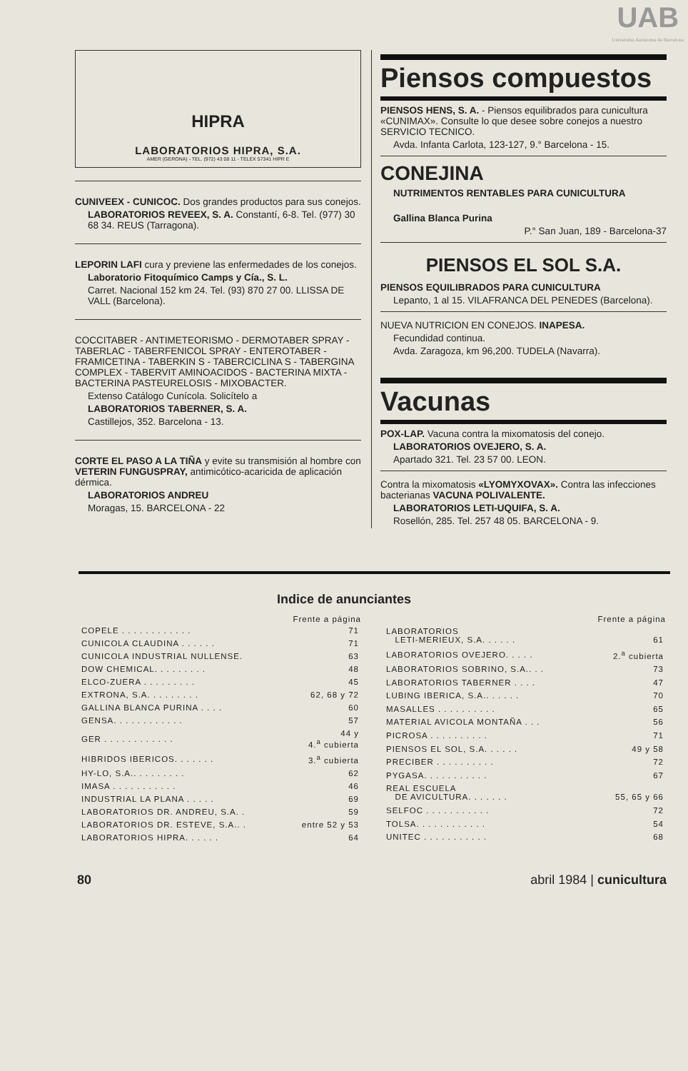UAB
Universitat Autònoma de Barcelona
HIPRA
LABORATORIOS HIPRA, S.A.
AMER (GERONA) - TEL. (972) 43 08 11 - TELEX 57341 HIPR E
CUNIVEEX - CUNICOC. Dos grandes productos para sus conejos.
LABORATORIOS REVEEX, S. A. Constantí, 6-8. Tel. (977) 30 68 34. REUS (Tarragona).
LEPORIN LAFI cura y previene las enfermedades de los conejos.
Laboratorio Fitoquímico Camps y Cía., S. L.
Carret. Nacional 152 km 24. Tel. (93) 870 27 00. LLISSA DE VALL (Barcelona).
COCCITABER - ANTIMETEORISMO - DERMOTABER SPRAY - TABERLAC - TABERFENICOL SPRAY - ENTEROTABER - FRAMICETINA - TABERKIN S - TABERCICLINA S - TABERGINA COMPLEX - TABERVIT AMINOACIDOS - BACTERINA MIXTA - BACTERINA PASTEURELOSIS - MIXOBACTER.
Extenso Catálogo Cunícola. Solicítelo a
LABORATORIOS TABERNER, S. A.
Castillejos, 352. Barcelona - 13.
CORTE EL PASO A LA TIÑA y evite su transmisión al hombre con VETERIN FUNGUSPRAY, antimicótico-acaricida de aplicación dérmica.
LABORATORIOS ANDREU
Moragas, 15. BARCELONA - 22
Piensos compuestos
PIENSOS HENS, S. A. - Piensos equilibrados para cunicultura «CUNIMAX». Consulte lo que desee sobre conejos a nuestro SERVICIO TECNICO.
Avda. Infanta Carlota, 123-127, 9.° Barcelona - 15.
CONEJINA
NUTRIMENTOS RENTABLES PARA CUNICULTURA
Gallina Blanca Purina
P.° San Juan, 189 - Barcelona-37
PIENSOS EL SOL S.A.
PIENSOS EQUILIBRADOS PARA CUNICULTURA
Lepanto, 1 al 15. VILAFRANCA DEL PENEDES (Barcelona).
NUEVA NUTRICION EN CONEJOS. INAPESA.
Fecundidad continua.
Avda. Zaragoza, km 96,200. TUDELA (Navarra).
Vacunas
POX-LAP. Vacuna contra la mixomatosis del conejo.
LABORATORIOS OVEJERO, S. A.
Apartado 321. Tel. 23 57 00. LEON.
Contra la mixomatosis «LYOMYXOVAX». Contra las infecciones bacterianas VACUNA POLIVALENTE.
LABORATORIOS LETI-UQUIFA, S. A.
Rosellón, 285. Tel. 257 48 05. BARCELONA - 9.
Indice de anunciantes
| | Frente a página |
| COPELE . . . . . . . . . . . . | 71 |
| CUNICOLA CLAUDINA . . . . . . | 71 |
| CUNICOLA INDUSTRIAL NULLENSE. | 63 |
| DOW CHEMICAL. . . . . . . . . | 48 |
| ELCO-ZUERA . . . . . . . . . | 45 |
| EXTRONA, S.A. . . . . . . . . | 62, 68 y 72 |
| GALLINA BLANCA PURINA . . . . | 60 |
| GENSA. . . . . . . . . . . . | 57 |
| GER . . . . . . . . . . . . | 44 y 4.<sup>a</sup> cubierta |
| HIBRIDOS IBERICOS. . . . . . . | 3.<sup>a</sup> cubierta |
| HY-LO, S.A.. . . . . . . . . | 62 |
| IMASA . . . . . . . . . . . | 46 |
| INDUSTRIAL LA PLANA . . . . . | 69 |
| LABORATORIOS DR. ANDREU, S.A. . | 59 |
| LABORATORIOS DR. ESTEVE, S.A.. . | entre 52 y 53 |
| LABORATORIOS HIPRA. . . . . . | 64 |
| | Frente a página |
| LABORATORIOS LETI-MERIEUX, S.A. . . . . . | 61 |
| LABORATORIOS OVEJERO. . . . . | 2.<sup>a</sup> cubierta |
| LABORATORIOS SOBRINO, S.A.. . . | 73 |
| LABORATORIOS TABERNER . . . . | 47 |
| LUBING IBERICA, S.A.. . . . . . | 70 |
| MASALLES . . . . . . . . . . | 65 |
| MATERIAL AVICOLA MONTAÑA . . . | 56 |
| PICROSA . . . . . . . . . . | 71 |
| PIENSOS EL SOL, S.A. . . . . . | 49 y 58 |
| PRECIBER . . . . . . . . . . | 72 |
| PYGASA. . . . . . . . . . . | 67 |
| REAL ESCUELA DE AVICULTURA. . . . . . . | 55, 65 y 66 |
| SELFOC . . . . . . . . . . . | 72 |
| TOLSA. . . . . . . . . . . . | 54 |
| UNITEC . . . . . . . . . . . | 68 |
80 abril 1984 | cunicultura